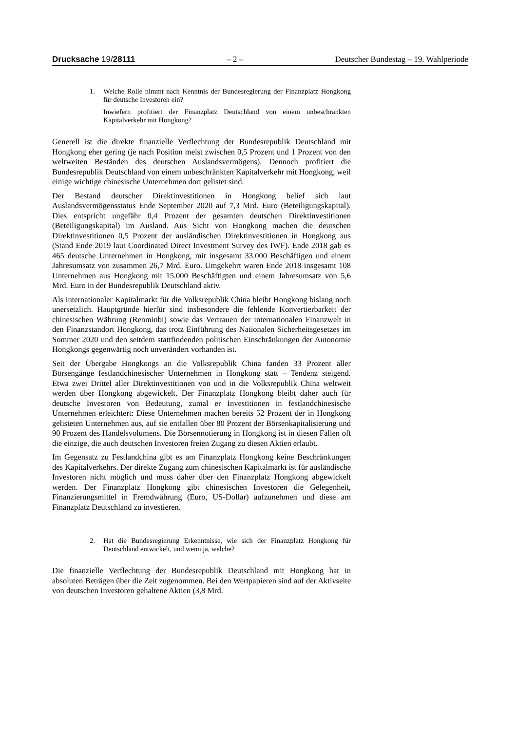Drucksache 19/28111 – 2 – Deutscher Bundestag – 19. Wahlperiode
1. Welche Rolle nimmt nach Kenntnis der Bundesregierung der Finanzplatz Hongkong für deutsche Investoren ein?
Inwiefern profitiert der Finanzplatz Deutschland von einem unbeschränkten Kapitalverkehr mit Hongkong?
Generell ist die direkte finanzielle Verflechtung der Bundesrepublik Deutschland mit Hongkong eher gering (je nach Position meist zwischen 0,5 Prozent und 1 Prozent von den weltweiten Beständen des deutschen Auslandsvermögens). Dennoch profitiert die Bundesrepublik Deutschland von einem unbeschränkten Kapitalverkehr mit Hongkong, weil einige wichtige chinesische Unternehmen dort gelistet sind.
Der Bestand deutscher Direktinvestitionen in Hongkong belief sich laut Auslandsvermögensstatus Ende September 2020 auf 7,3 Mrd. Euro (Beteiligungskapital). Dies entspricht ungefähr 0,4 Prozent der gesamten deutschen Direktinvestitionen (Beteiligungskapital) im Ausland. Aus Sicht von Hongkong machen die deutschen Direktinvestitionen 0,5 Prozent der ausländischen Direktinvestitionen in Hongkong aus (Stand Ende 2019 laut Coordinated Direct Investment Survey des IWF). Ende 2018 gab es 465 deutsche Unternehmen in Hongkong, mit insgesamt 33.000 Beschäftigen und einem Jahresumsatz von zusammen 26,7 Mrd. Euro. Umgekehrt waren Ende 2018 insgesamt 108 Unternehmen aus Hongkong mit 15.000 Beschäftigten und einem Jahresumsatz von 5,6 Mrd. Euro in der Bundesrepublik Deutschland aktiv.
Als internationaler Kapitalmarkt für die Volksrepublik China bleibt Hongkong bislang noch unersetzlich. Hauptgründe hierfür sind insbesondere die fehlende Konvertierbarkeit der chinesischen Währung (Renminbi) sowie das Vertrauen der internationalen Finanzwelt in den Finanzstandort Hongkong, das trotz Einführung des Nationalen Sicherheitsgesetzes im Sommer 2020 und den seitdem stattfindenden politischen Einschränkungen der Autonomie Hongkongs gegenwärtig noch unverändert vorhanden ist.
Seit der Übergabe Hongkongs an die Volksrepublik China fanden 33 Prozent aller Börsengänge festlandchinesischer Unternehmen in Hongkong statt – Tendenz steigend. Etwa zwei Drittel aller Direktinvestitionen von und in die Volksrepublik China weltweit werden über Hongkong abgewickelt. Der Finanzplatz Hongkong bleibt daher auch für deutsche Investoren von Bedeutung, zumal er Investitionen in festlandchinesische Unternehmen erleichtert: Diese Unternehmen machen bereits 52 Prozent der in Hongkong gelisteten Unternehmen aus, auf sie entfallen über 80 Prozent der Börsenkapitalisierung und 90 Prozent des Handelsvolumens. Die Börsennotierung in Hongkong ist in diesen Fällen oft die einzige, die auch deutschen Investoren freien Zugang zu diesen Aktien erlaubt.
Im Gegensatz zu Festlandchina gibt es am Finanzplatz Hongkong keine Beschränkungen des Kapitalverkehrs. Der direkte Zugang zum chinesischen Kapitalmarkt ist für ausländische Investoren nicht möglich und muss daher über den Finanzplatz Hongkong abgewickelt werden. Der Finanzplatz Hongkong gibt chinesischen Investoren die Gelegenheit, Finanzierungsmittel in Fremdwährung (Euro, US-Dollar) aufzunehmen und diese am Finanzplatz Deutschland zu investieren.
2. Hat die Bundesregierung Erkenntnisse, wie sich der Finanzplatz Hongkong für Deutschland entwickelt, und wenn ja, welche?
Die finanzielle Verflechtung der Bundesrepublik Deutschland mit Hongkong hat in absoluten Beträgen über die Zeit zugenommen. Bei den Wertpapieren sind auf der Aktivseite von deutschen Investoren gehaltene Aktien (3,8 Mrd.